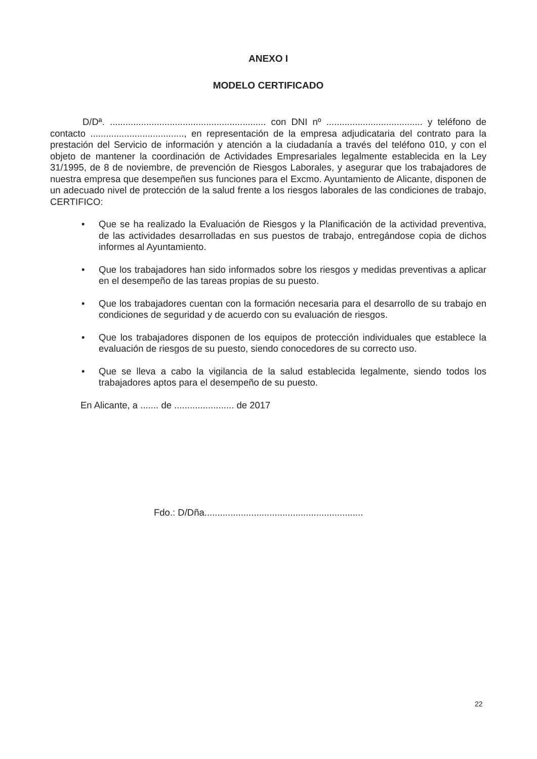ANEXO I
MODELO CERTIFICADO
D/Dª. ............................................................ con DNI nº ..................................... y teléfono de contacto ...................................., en representación de la empresa adjudicataria del contrato para la prestación del Servicio de información y atención a la ciudadanía a través del teléfono 010, y con el objeto de mantener la coordinación de Actividades Empresariales legalmente establecida en la Ley 31/1995, de 8 de noviembre, de prevención de Riesgos Laborales, y asegurar que los trabajadores de nuestra empresa que desempeñen sus funciones para el Excmo. Ayuntamiento de Alicante, disponen de un adecuado nivel de protección de la salud frente a los riesgos laborales de las condiciones de trabajo, CERTIFICO:
• Que se ha realizado la Evaluación de Riesgos y la Planificación de la actividad preventiva, de las actividades desarrolladas en sus puestos de trabajo, entregándose copia de dichos informes al Ayuntamiento.
• Que los trabajadores han sido informados sobre los riesgos y medidas preventivas a aplicar en el desempeño de las tareas propias de su puesto.
• Que los trabajadores cuentan con la formación necesaria para el desarrollo de su trabajo en condiciones de seguridad y de acuerdo con su evaluación de riesgos.
• Que los trabajadores disponen de los equipos de protección individuales que establece la evaluación de riesgos de su puesto, siendo conocedores de su correcto uso.
• Que se lleva a cabo la vigilancia de la salud establecida legalmente, siendo todos los trabajadores aptos para el desempeño de su puesto.
En Alicante, a ....... de ....................... de 2017
Fdo.: D/Dña.............................................................
22